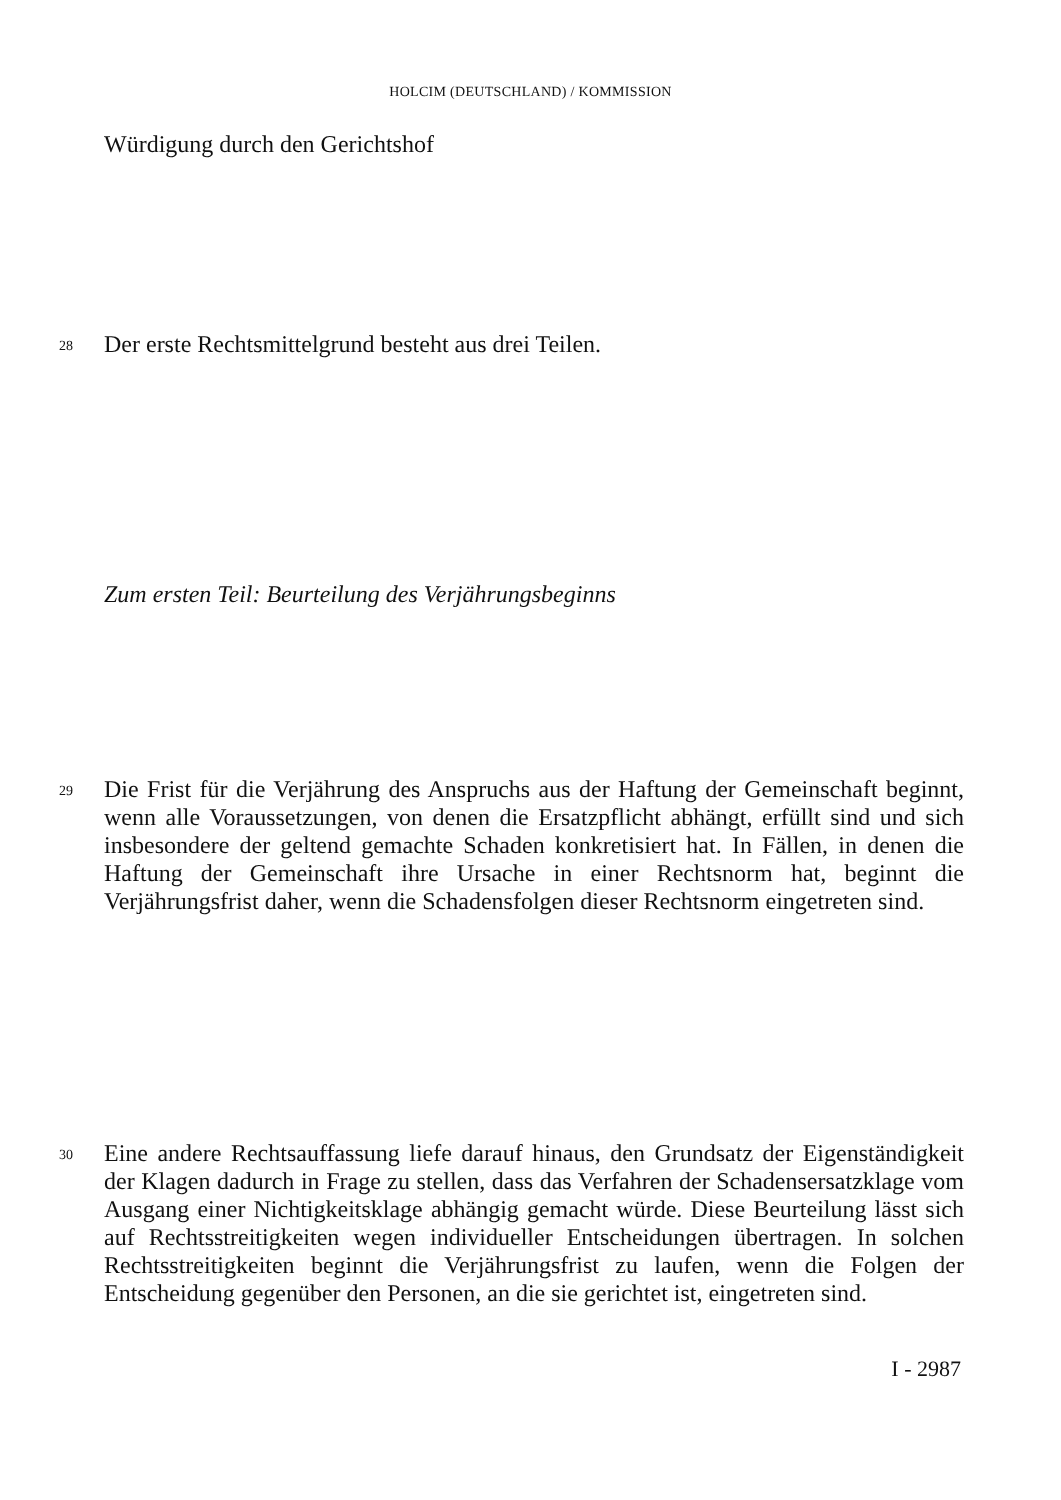HOLCIM (DEUTSCHLAND) / KOMMISSION
Würdigung durch den Gerichtshof
28 Der erste Rechtsmittelgrund besteht aus drei Teilen.
Zum ersten Teil: Beurteilung des Verjährungsbeginns
29
Die Frist für die Verjährung des Anspruchs aus der Haftung der Gemeinschaft beginnt, wenn alle Voraussetzungen, von denen die Ersatzpflicht abhängt, erfüllt sind und sich insbesondere der geltend gemachte Schaden konkretisiert hat. In Fällen, in denen die Haftung der Gemeinschaft ihre Ursache in einer Rechtsnorm hat, beginnt die Verjährungsfrist daher, wenn die Schadensfolgen dieser Rechtsnorm eingetreten sind.
30
Eine andere Rechtsauffassung liefe darauf hinaus, den Grundsatz der Eigenständigkeit der Klagen dadurch in Frage zu stellen, dass das Verfahren der Schadensersatzklage vom Ausgang einer Nichtigkeitsklage abhängig gemacht würde. Diese Beurteilung lässt sich auf Rechtsstreitigkeiten wegen individueller Entscheidungen übertragen. In solchen Rechtsstreitigkeiten beginnt die Verjährungsfrist zu laufen, wenn die Folgen der Entscheidung gegenüber den Personen, an die sie gerichtet ist, eingetreten sind.
I - 2987